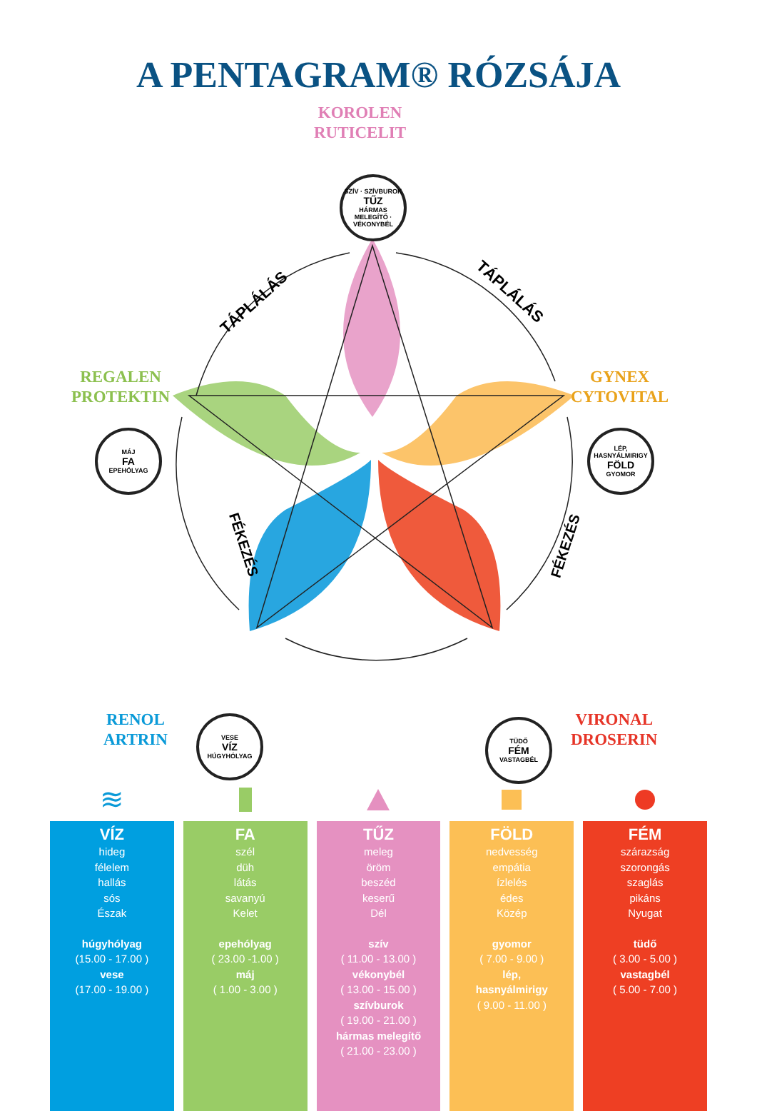A PENTAGRAM® RÓZSÁJA
TÁPLÁLÁS
TÁPLÁLÁS
FÉKEZÉS
FÉKEZÉS
KOROLEN
RUTICELIT
SZÍV · SZÍVBUROK
TŰZ
HÁRMAS MELEGÍTŐ · VÉKONYBÉL
REGALEN
PROTEKTIN
MÁJ
FA
EPEHÓLYAG
GYNEX
CYTOVITAL
LÉP, HASNYÁLMIRIGY
FÖLD
GYOMOR
RENOL
ARTRIN
VESE
VÍZ
HÚGYHÓLYAG
VIRONAL
DROSERIN
TÜDŐ
FÉM
VASTAGBÉL
≋
VÍZ
hideg
félelem
hallás
sós
Észak
húgyhólyag
(15.00 - 17.00 )
vese
(17.00 - 19.00 )
FA
szél
düh
látás
savanyú
Kelet
epehólyag
( 23.00 -1.00 )
máj
( 1.00 - 3.00 )
TŰZ
meleg
öröm
beszéd
keserű
Dél
szív
( 11.00 - 13.00 )
vékonybél
( 13.00 - 15.00 )
szívburok
( 19.00 - 21.00 )
hármas melegítő
( 21.00 - 23.00 )
FÖLD
nedvesség
empátia
ízlelés
édes
Közép
gyomor
( 7.00 - 9.00 )
lép,
hasnyálmirigy
( 9.00 - 11.00 )
FÉM
szárazság
szorongás
szaglás
pikáns
Nyugat
tüdő
( 3.00 - 5.00 )
vastagbél
( 5.00 - 7.00 )